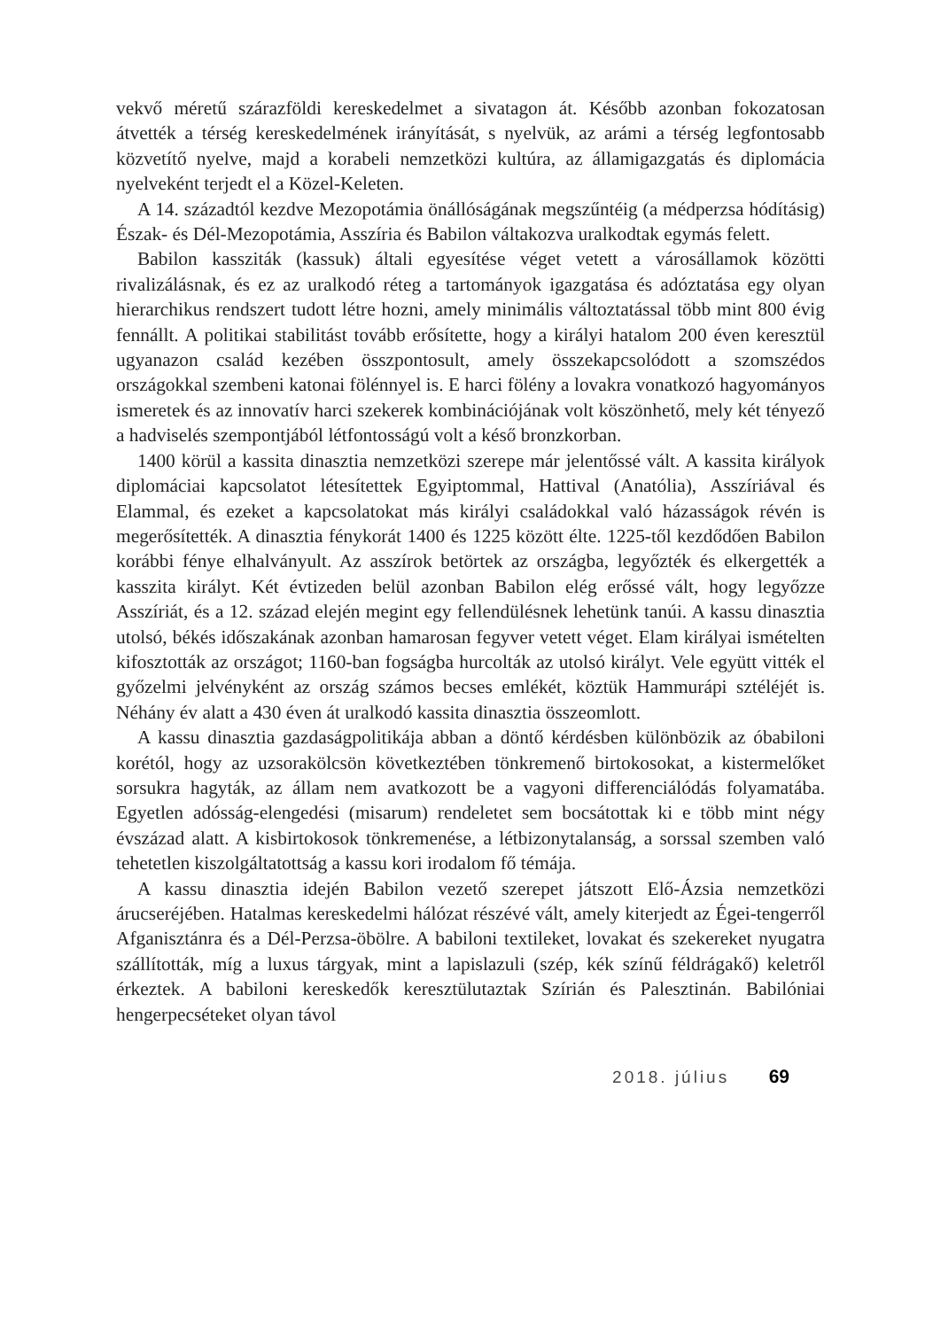vekvő méretű szárazföldi kereskedelmet a sivatagon át. Később azonban fokozatosan átvették a térség kereskedelmének irányítását, s nyelvük, az arámi a térség legfontosabb közvetítő nyelve, majd a korabeli nemzetközi kultúra, az államigazgatás és diplomácia nyelveként terjedt el a Közel-Keleten.
A 14. századtól kezdve Mezopotámia önállóságának megszűntéig (a médperzsa hódításig) Észak- és Dél-Mezopotámia, Asszíria és Babilon váltakozva uralkodtak egymás felett.
Babilon kassziták (kassuk) általi egyesítése véget vetett a városállamok közötti rivalizálásnak, és ez az uralkodó réteg a tartományok igazgatása és adóztatása egy olyan hierarchikus rendszert tudott létre hozni, amely minimális változtatással több mint 800 évig fennállt. A politikai stabilitást tovább erősítette, hogy a királyi hatalom 200 éven keresztül ugyanazon család kezében összpontosult, amely összekapcsolódott a szomszédos országokkal szembeni katonai fölénnyel is. E harci fölény a lovakra vonatkozó hagyományos ismeretek és az innovatív harci szekerek kombinációjának volt köszönhető, mely két tényező a hadviselés szempontjából létfontosságú volt a késő bronzkorban.
1400 körül a kassita dinasztia nemzetközi szerepe már jelentőssé vált. A kassita királyok diplomáciai kapcsolatot létesítettek Egyiptommal, Hattival (Anatólia), Asszíriával és Elammal, és ezeket a kapcsolatokat más királyi családokkal való házasságok révén is megerősítették. A dinasztia fénykorát 1400 és 1225 között élte. 1225-től kezdődően Babilon korábbi fénye elhalványult. Az asszírok betörtek az országba, legyőzték és elkergették a kasszita királyt. Két évtizeden belül azonban Babilon elég erőssé vált, hogy legyőzze Asszíriát, és a 12. század elején megint egy fellendülésnek lehetünk tanúi. A kassu dinasztia utolsó, békés időszakának azonban hamarosan fegyver vetett véget. Elam királyai ismételten kifosztották az országot; 1160-ban fogságba hurcolták az utolsó királyt. Vele együtt vitték el győzelmi jelvényként az ország számos becses emlékét, köztük Hammurápi sztéléjét is. Néhány év alatt a 430 éven át uralkodó kassita dinasztia összeomlott.
A kassu dinasztia gazdaságpolitikája abban a döntő kérdésben különbözik az óbabiloni korétól, hogy az uzsorakölcsön következtében tönkremenő birtokosokat, a kistermelőket sorsukra hagyták, az állam nem avatkozott be a vagyoni differenciálódás folyamatába. Egyetlen adósság-elengedési (misarum) rendeletet sem bocsátottak ki e több mint négy évszázad alatt. A kisbirtokosok tönkremenése, a létbizonytalanság, a sorssal szemben való tehetetlen kiszolgáltatottság a kassu kori irodalom fő témája.
A kassu dinasztia idején Babilon vezető szerepet játszott Elő-Ázsia nemzetközi árucseréjében. Hatalmas kereskedelmi hálózat részévé vált, amely kiterjedt az Égei-tengerről Afganisztánra és a Dél-Perzsa-öbölre. A babiloni textileket, lovakat és szekereket nyugatra szállították, míg a luxus tárgyak, mint a lapislazuli (szép, kék színű féldrágakő) keletről érkeztek. A babiloni kereskedők keresztülutaztak Szírián és Palesztinán. Babilóniai hengerpecséteket olyan távol
2018. július 69